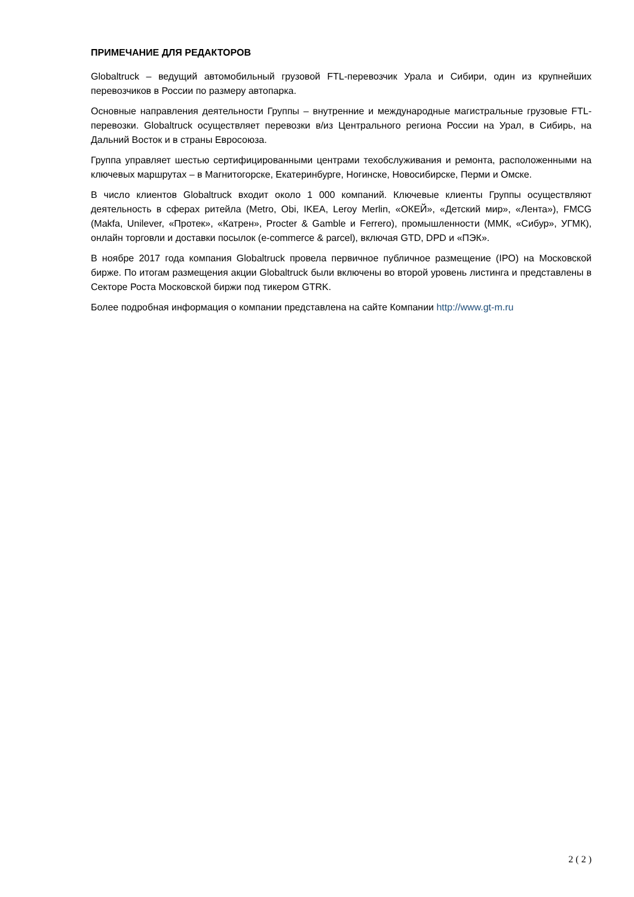ПРИМЕЧАНИЕ ДЛЯ РЕДАКТОРОВ
Globaltruck – ведущий автомобильный грузовой FTL-перевозчик Урала и Сибири, один из крупнейших перевозчиков в России по размеру автопарка.
Основные направления деятельности Группы – внутренние и международные магистральные грузовые FTL-перевозки. Globaltruck осуществляет перевозки в/из Центрального региона России на Урал, в Сибирь, на Дальний Восток и в страны Евросоюза.
Группа управляет шестью сертифицированными центрами техобслуживания и ремонта, расположенными на ключевых маршрутах – в Магнитогорске, Екатеринбурге, Ногинске, Новосибирске, Перми и Омске.
В число клиентов Globaltruck входит около 1 000 компаний. Ключевые клиенты Группы осуществляют деятельность в сферах ритейла (Metro, Obi, IKEA, Leroy Merlin, «ОКЕЙ», «Детский мир», «Лента»), FMCG (Makfa, Unilever, «Протек», «Катрен», Procter & Gamble и Ferrero), промышленности (ММК, «Сибур», УГМК), онлайн торговли и доставки посылок (e-commerce & parcel), включая GTD, DPD и «ПЭК».
В ноябре 2017 года компания Globaltruck провела первичное публичное размещение (IPO) на Московской бирже. По итогам размещения акции Globaltruck были включены во второй уровень листинга и представлены в Секторе Роста Московской биржи под тикером GTRK.
Более подробная информация о компании представлена на сайте Компании http://www.gt-m.ru
2 ( 2 )